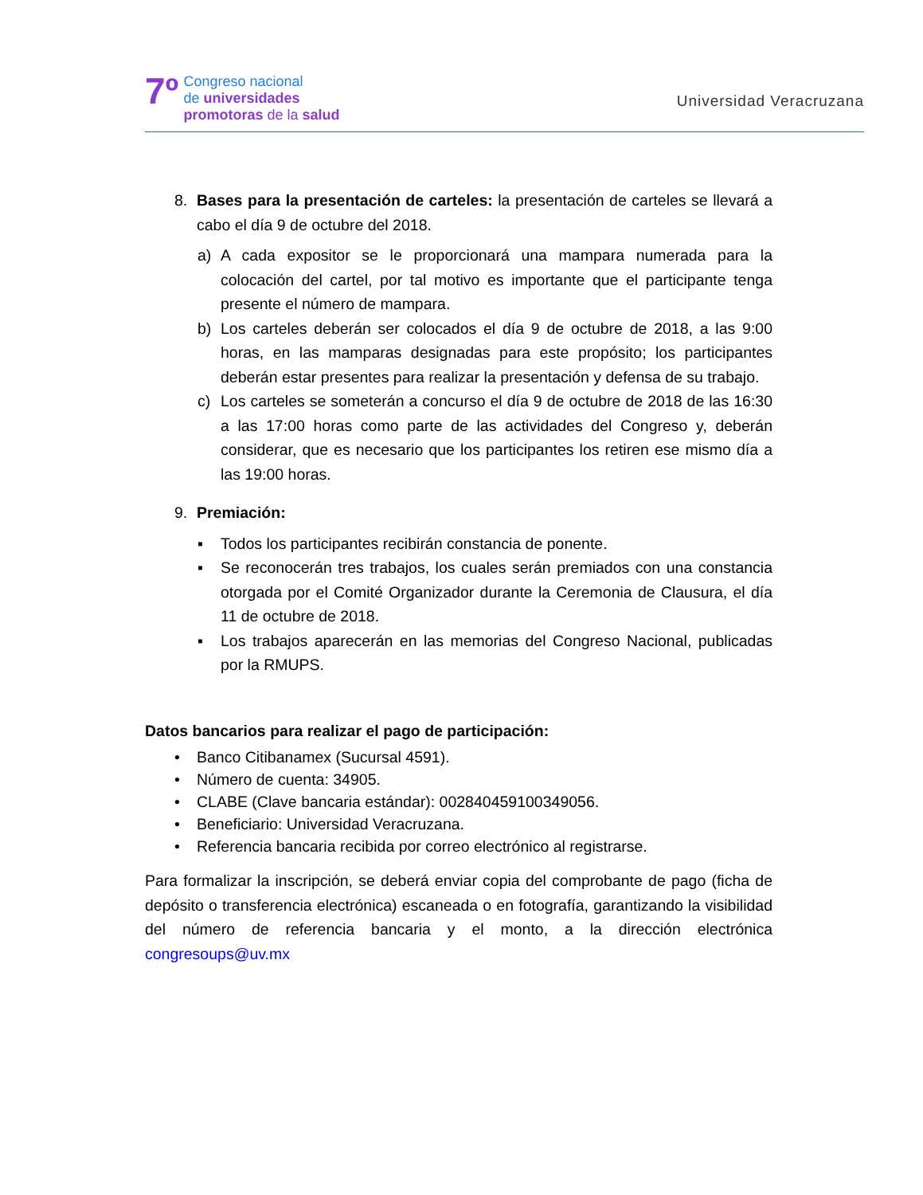7º
Congreso nacional
de universidades
promotoras de la salud
Universidad Veracruzana
8. Bases para la presentación de carteles: la presentación de carteles se llevará a cabo el día 9 de octubre del 2018.
a) A cada expositor se le proporcionará una mampara numerada para la colocación del cartel, por tal motivo es importante que el participante tenga presente el número de mampara.
b) Los carteles deberán ser colocados el día 9 de octubre de 2018, a las 9:00 horas, en las mamparas designadas para este propósito; los participantes deberán estar presentes para realizar la presentación y defensa de su trabajo.
c) Los carteles se someterán a concurso el día 9 de octubre de 2018 de las 16:30 a las 17:00 horas como parte de las actividades del Congreso y, deberán considerar, que es necesario que los participantes los retiren ese mismo día a las 19:00 horas.
9. Premiación:
▪ Todos los participantes recibirán constancia de ponente.
▪ Se reconocerán tres trabajos, los cuales serán premiados con una constancia otorgada por el Comité Organizador durante la Ceremonia de Clausura, el día 11 de octubre de 2018.
▪ Los trabajos aparecerán en las memorias del Congreso Nacional, publicadas por la RMUPS.
Datos bancarios para realizar el pago de participación:
• Banco Citibanamex (Sucursal 4591).
• Número de cuenta: 34905.
• CLABE (Clave bancaria estándar): 002840459100349056.
• Beneficiario: Universidad Veracruzana.
• Referencia bancaria recibida por correo electrónico al registrarse.
Para formalizar la inscripción, se deberá enviar copia del comprobante de pago (ficha de depósito o transferencia electrónica) escaneada o en fotografía, garantizando la visibilidad del número de referencia bancaria y el monto, a la dirección electrónica congresoups@uv.mx